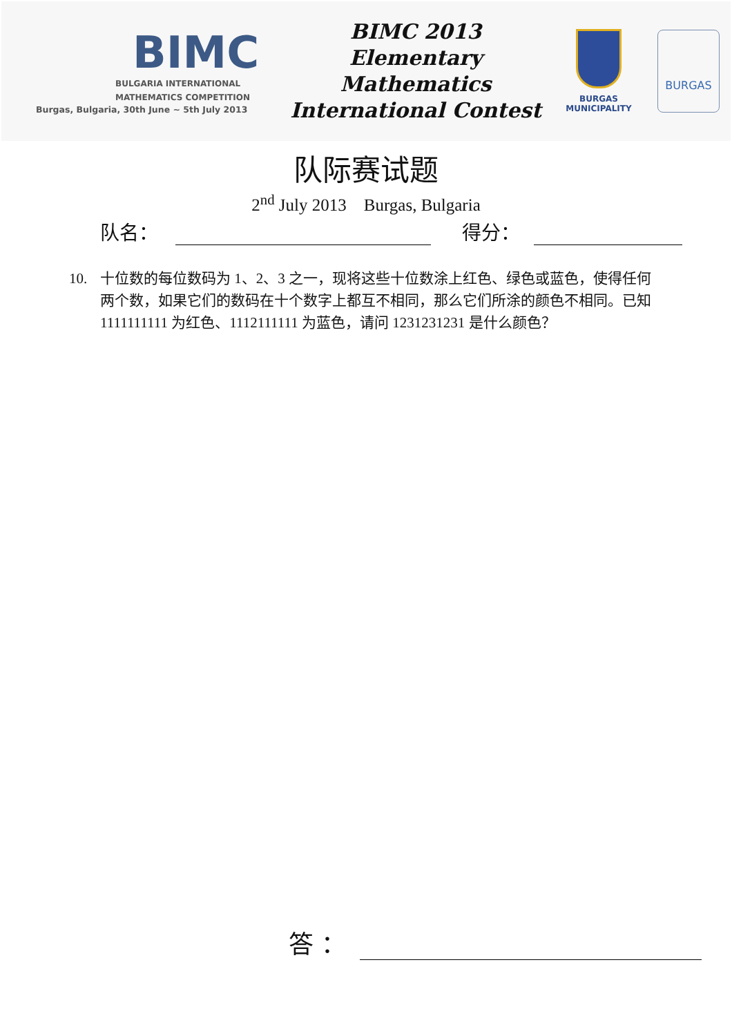BIMC
BULGARIA INTERNATIONAL
MATHEMATICS COMPETITION
Burgas, Bulgaria, 30th June ~ 5th July 2013
BIMC 2013
Elementary Mathematics
International Contest
BURGAS
MUNICIPALITY
BURGAS
队际赛试题
2<sup>nd</sup> July 2013 Burgas, Bulgaria
队名：
得分：
10. 十位数的每位数码为 1、2、3 之一，现将这些十位数涂上红色、绿色或蓝色，使得任何两个数，如果它们的数码在十个数字上都互不相同，那么它们所涂的颜色不相同。已知 1111111111 为红色、1112111111 为蓝色，请问 1231231231 是什么颜色？
答 ：